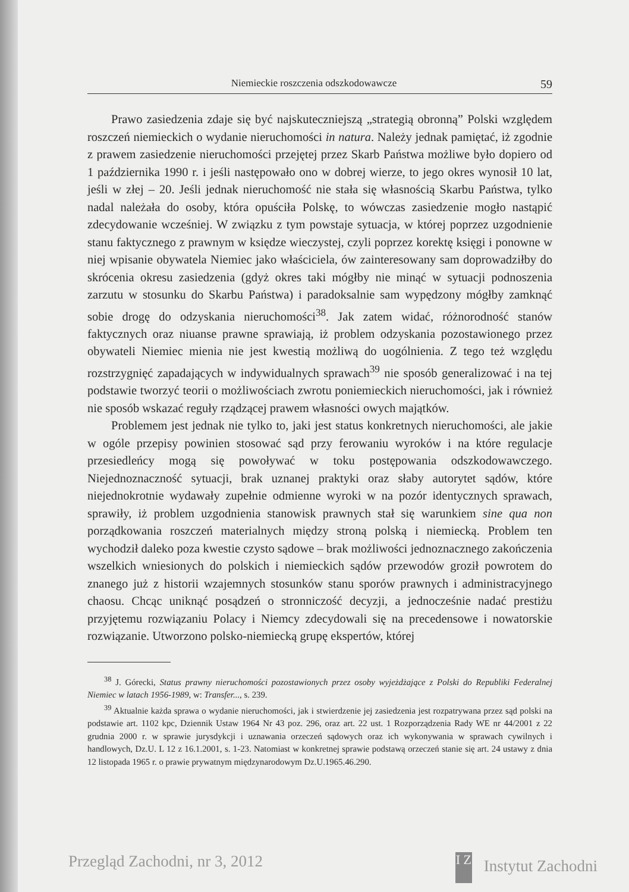Niemieckie roszczenia odszkodowawcze 59
Prawo zasiedzenia zdaje się być najskuteczniejszą „strategią obronną” Polski względem roszczeń niemieckich o wydanie nieruchomości in natura. Należy jednak pamiętać, iż zgodnie z prawem zasiedzenie nieruchomości przejętej przez Skarb Państwa możliwe było dopiero od 1 października 1990 r. i jeśli następowało ono w dobrej wierze, to jego okres wynosił 10 lat, jeśli w złej – 20. Jeśli jednak nieruchomość nie stała się własnością Skarbu Państwa, tylko nadal należała do osoby, która opuściła Polskę, to wówczas zasiedzenie mogło nastąpić zdecydowanie wcześniej. W związku z tym powstaje sytuacja, w której poprzez uzgodnienie stanu faktycznego z prawnym w księdze wieczystej, czyli poprzez korektę księgi i ponowne w niej wpisanie obywatela Niemiec jako właściciela, ów zainteresowany sam doprowadziłby do skrócenia okresu zasiedzenia (gdyż okres taki mógłby nie minąć w sytuacji podnoszenia zarzutu w stosunku do Skarbu Państwa) i paradoksalnie sam wypędzony mógłby zamknąć sobie drogę do odzyskania nieruchomości<sup>38</sup>. Jak zatem widać, różnorodność stanów faktycznych oraz niuanse prawne sprawiają, iż problem odzyskania pozostawionego przez obywateli Niemiec mienia nie jest kwestią możliwą do uogólnienia. Z tego też względu rozstrzygnięć zapadających w indywidualnych sprawach<sup>39</sup> nie sposób generalizować i na tej podstawie tworzyć teorii o możliwościach zwrotu poniemieckich nieruchomości, jak i również nie sposób wskazać reguły rządzącej prawem własności owych majątków.
Problemem jest jednak nie tylko to, jaki jest status konkretnych nieruchomości, ale jakie w ogóle przepisy powinien stosować sąd przy ferowaniu wyroków i na które regulacje przesiedleńcy mogą się powoływać w toku postępowania odszkodowawczego. Niejednoznaczność sytuacji, brak uznanej praktyki oraz słaby autorytet sądów, które niejednokrotnie wydawały zupełnie odmienne wyroki w na pozór identycznych sprawach, sprawiły, iż problem uzgodnienia stanowisk prawnych stał się warunkiem sine qua non porządkowania roszczeń materialnych między stroną polską i niemiecką. Problem ten wychodził daleko poza kwestie czysto sądowe – brak możliwości jednoznacznego zakończenia wszelkich wniesionych do polskich i niemieckich sądów przewodów groził powrotem do znanego już z historii wzajemnych stosunków stanu sporów prawnych i administracyjnego chaosu. Chcąc uniknąć posądzeń o stronniczość decyzji, a jednocześnie nadać prestiżu przyjętemu rozwiązaniu Polacy i Niemcy zdecydowali się na precedensowe i nowatorskie rozwiązanie. Utworzono polsko-niemiecką grupę ekspertów, której
<sup>38</sup> J. Górecki, Status prawny nieruchomości pozostawionych przez osoby wyjeżdżające z Polski do Republiki Federalnej Niemiec w latach 1956-1989, w: Transfer..., s. 239.
<sup>39</sup> Aktualnie każda sprawa o wydanie nieruchomości, jak i stwierdzenie jej zasiedzenia jest rozpatrywana przez sąd polski na podstawie art. 1102 kpc, Dziennik Ustaw 1964 Nr 43 poz. 296, oraz art. 22 ust. 1 Rozporządzenia Rady WE nr 44/2001 z 22 grudnia 2000 r. w sprawie jurysdykcji i uznawania orzeczeń sądowych oraz ich wykonywania w sprawach cywilnych i handlowych, Dz.U. L 12 z 16.1.2001, s. 1-23. Natomiast w konkretnej sprawie podstawą orzeczeń stanie się art. 24 ustawy z dnia 12 listopada 1965 r. o prawie prywatnym międzynarodowym Dz.U.1965.46.290.
Przegląd Zachodni, nr 3, 2012 I Z Instytut Zachodni